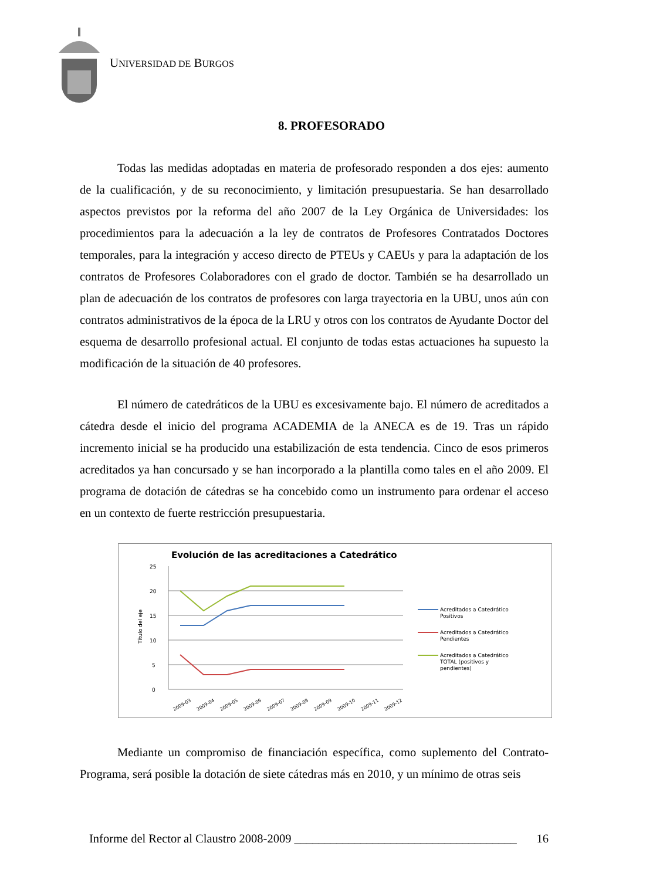UNIVERSIDAD DE BURGOS
8. PROFESORADO
Todas las medidas adoptadas en materia de profesorado responden a dos ejes: aumento de la cualificación, y de su reconocimiento, y limitación presupuestaria. Se han desarrollado aspectos previstos por la reforma del año 2007 de la Ley Orgánica de Universidades: los procedimientos para la adecuación a la ley de contratos de Profesores Contratados Doctores temporales, para la integración y acceso directo de PTEUs y CAEUs y para la adaptación de los contratos de Profesores Colaboradores con el grado de doctor. También se ha desarrollado un plan de adecuación de los contratos de profesores con larga trayectoria en la UBU, unos aún con contratos administrativos de la época de la LRU y otros con los contratos de Ayudante Doctor del esquema de desarrollo profesional actual. El conjunto de todas estas actuaciones ha supuesto la modificación de la situación de 40 profesores.
El número de catedráticos de la UBU es excesivamente bajo. El número de acreditados a cátedra desde el inicio del programa ACADEMIA de la ANECA es de 19. Tras un rápido incremento inicial se ha producido una estabilización de esta tendencia. Cinco de esos primeros acreditados ya han concursado y se han incorporado a la plantilla como tales en el año 2009. El programa de dotación de cátedras se ha concebido como un instrumento para ordenar el acceso en un contexto de fuerte restricción presupuestaria.
Evolución de las acreditaciones a Catedrático
25
20
15
10
5
0
Título del eje
2009-03
2009-04
2009-05
2009-06
2009-07
2009-08
2009-09
2009-10
2009-11
2009-12
Acreditados a Catedrático
Positivos
Acreditados a Catedrático
Pendientes
Acreditados a Catedrático
TOTAL (positivos y
pendientes)
Mediante un compromiso de financiación específica, como suplemento del Contrato-Programa, será posible la dotación de siete cátedras más en 2010, y un mínimo de otras seis
Informe del Rector al Claustro 2008-2009 _____________________________________ 16